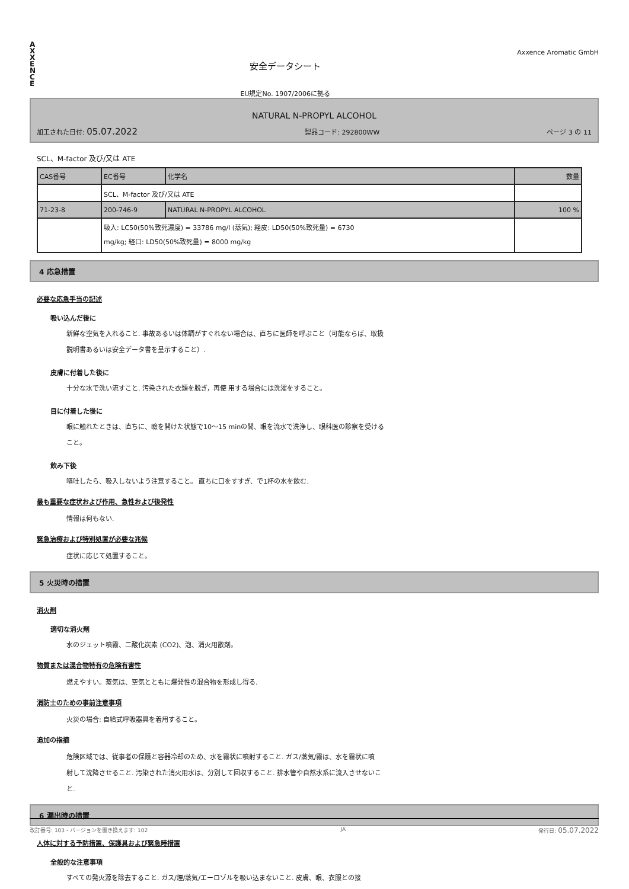A
X
X
E
N
C
E
安全データシート
EU規定No. 1907/2006に拠る
Axxence Aromatic GmbH
NATURAL N-PROPYL ALCOHOL
加工された日付: 05.07.2022 製品コード: 292800WW ページ 3 の 11
SCL、M-factor 及び/又は ATE
| CAS番号 | EC番号 | 化学名 | 数量 |
| | SCL、M-factor 及び/又は ATE | | |
| 71-23-8 | 200-746-9 | NATURAL N-PROPYL ALCOHOL | 100 % |
| | 吸入: LC50(50%致死濃度) = 33786 mg/l (蒸気); 経皮: LD50(50%致死量) = 6730 mg/kg; 経口: LD50(50%致死量) = 8000 mg/kg | | |
4 応急措置
必要な応急手当の記述
吸い込んだ後に
新鮮な空気を入れること. 事故あるいは体調がすぐれない場合は、直ちに医師を呼ぶこと（可能ならば、取扱
説明書あるいは安全データ書を呈示すること）.
皮膚に付着した後に
十分な水で洗い流すこと. 汚染された衣類を脱ぎ，再使 用する場合には洗濯をすること。
目に付着した後に
眼に触れたときは、直ちに、瞼を開けた状態で10〜15 minの間、眼を流水で洗浄し、眼科医の診察を受ける
こと。
飲み下後
嘔吐したら、吸入しないよう注意すること。 直ちに口をすすぎ、で1杯の水を飲む.
最も重要な症状および作用、急性および後発性
情報は何もない.
緊急治療および特別処置が必要な兆候
症状に応じて処置すること。
5 火災時の措置
消火剤
適切な消火剤
水のジェット噴霧、二酸化炭素 (CO2)、泡、消火用散剤。
物質または混合物特有の危険有害性
燃えやすい。蒸気は、空気とともに爆発性の混合物を形成し得る.
消防士のための事前注意事項
火災の場合: 自給式呼吸器具を着用すること。
追加の指摘
危険区域では、従事者の保護と容器冷却のため、水を霧状に噴射すること. ガス/蒸気/霧は、水を霧状に噴
射して沈降させること. 汚染された消火用水は、分別して回収すること. 排水管や自然水系に流入させないこ
と.
6 漏出時の措置
人体に対する予防措置、保護具および緊急時措置
全般的な注意事項
すべての発火源を除去すること. ガス/煙/蒸気/エーロゾルを吸い込まないこと. 皮膚、眼、衣服との接
改訂番号: 103 - バージョンを置き換えます: 102 JA 発行日: 05.07.2022